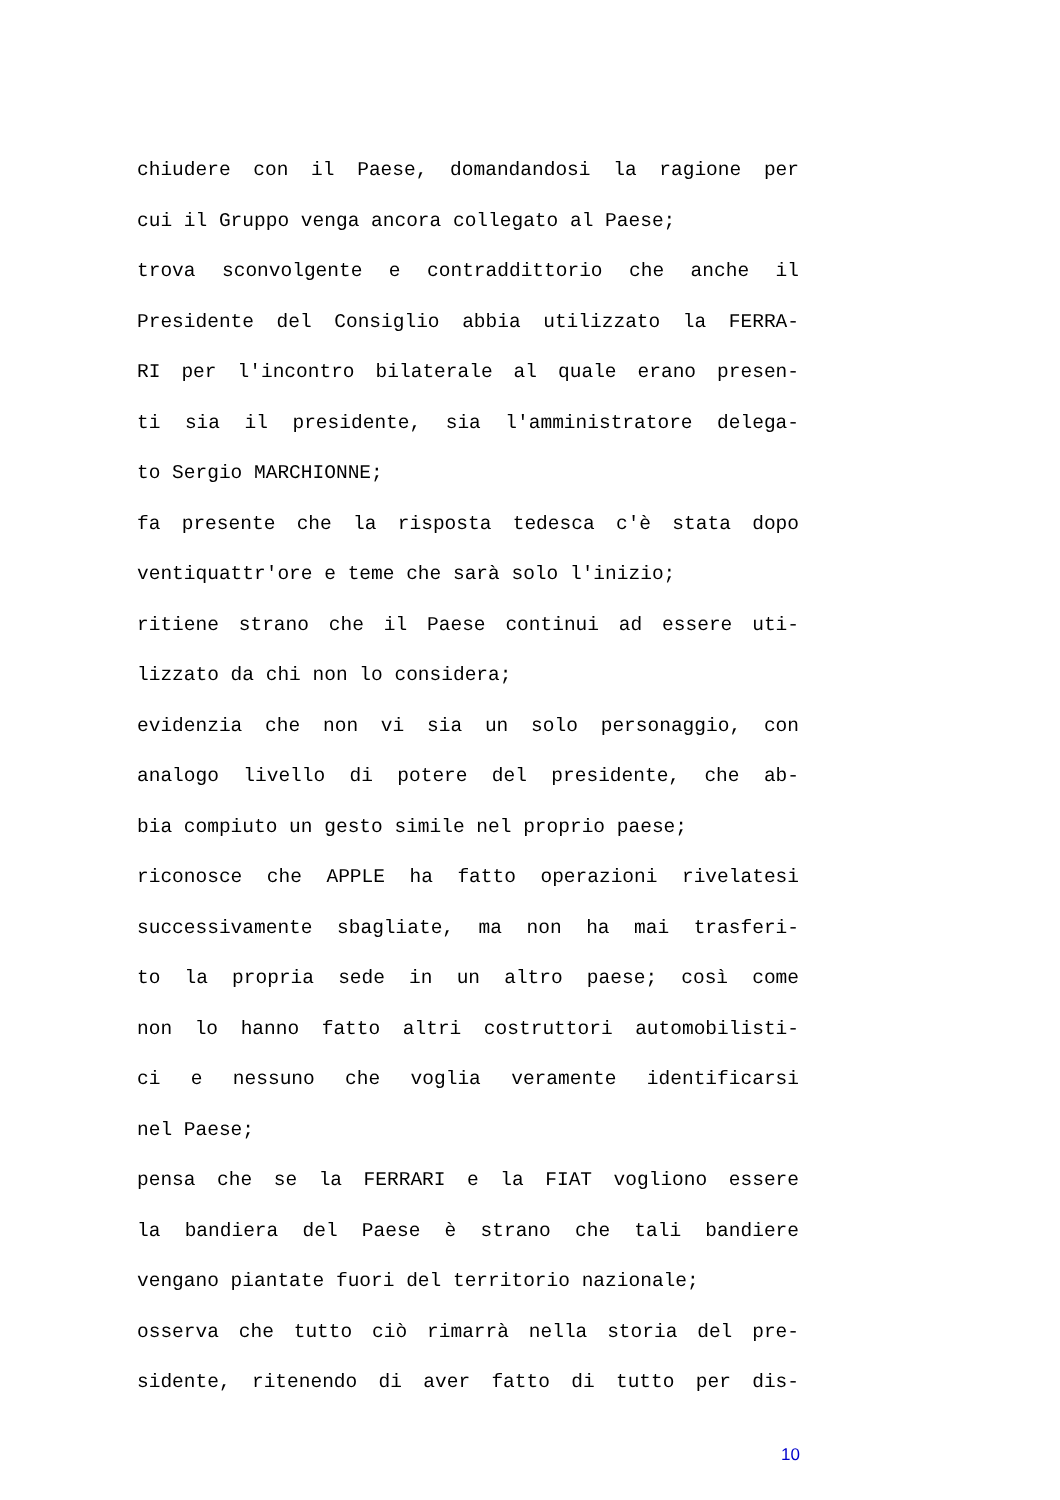chiudere con il Paese, domandandosi la ragione per
cui il Gruppo venga ancora collegato al Paese;
trova sconvolgente e contraddittorio che anche il
Presidente del Consiglio abbia utilizzato la FERRA-
RI per l'incontro bilaterale al quale erano presen-
ti sia il presidente, sia l'amministratore delega-
to Sergio MARCHIONNE;
fa presente che la risposta tedesca c'è stata dopo
ventiquattr'ore e teme che sarà solo l'inizio;
ritiene strano che il Paese continui ad essere uti-
lizzato da chi non lo considera;
evidenzia che non vi sia un solo personaggio, con
analogo livello di potere del presidente, che ab-
bia compiuto un gesto simile nel proprio paese;
riconosce che APPLE ha fatto operazioni rivelatesi
successivamente sbagliate, ma non ha mai trasferi-
to la propria sede in un altro paese; così come
non lo hanno fatto altri costruttori automobilisti-
ci e nessuno che voglia veramente identificarsi
nel Paese;
pensa che se la FERRARI e la FIAT vogliono essere
la bandiera del Paese è strano che tali bandiere
vengano piantate fuori del territorio nazionale;
osserva che tutto ciò rimarrà nella storia del pre-
sidente, ritenendo di aver fatto di tutto per dis-
10